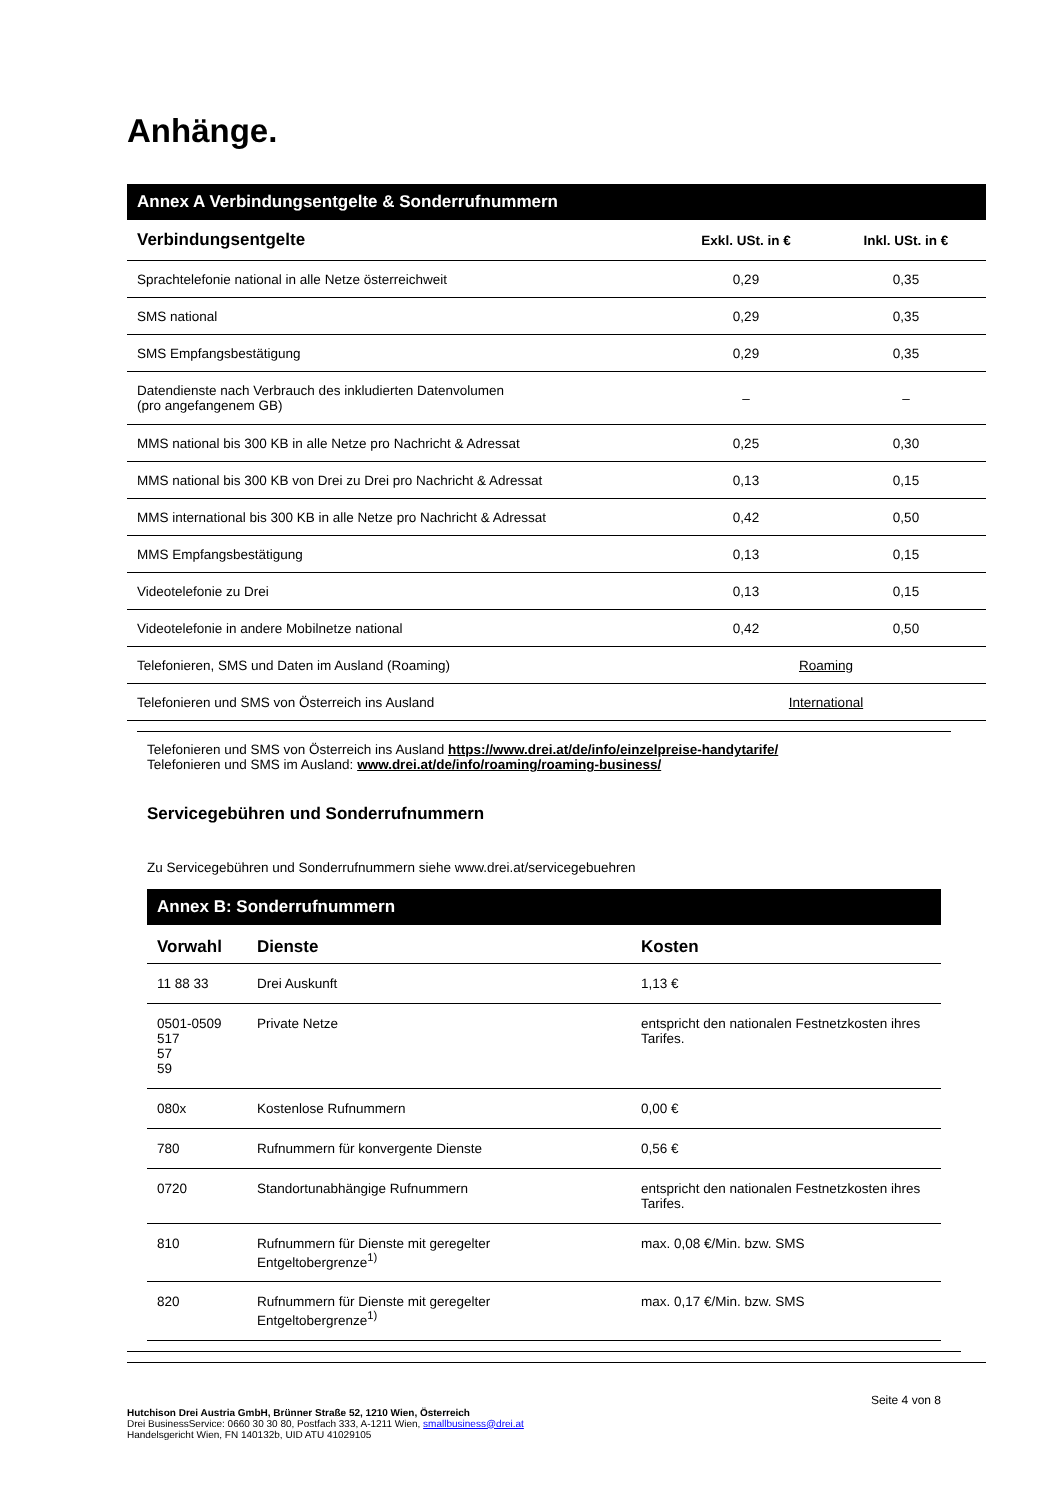Anhänge.
Annex A Verbindungsentgelte & Sonderrufnummern
| Verbindungsentgelte | Exkl. USt. in € | Inkl. USt. in € |
| --- | --- | --- |
| Sprachtelefonie national in alle Netze österreichweit | 0,29 | 0,35 |
| SMS national | 0,29 | 0,35 |
| SMS Empfangsbestätigung | 0,29 | 0,35 |
| Datendienste nach Verbrauch des inkludierten Datenvolumen (pro angefangenem GB) | – | – |
| MMS national bis 300 KB in alle Netze pro Nachricht & Adressat | 0,25 | 0,30 |
| MMS national bis 300 KB von Drei zu Drei pro Nachricht & Adressat | 0,13 | 0,15 |
| MMS international bis 300 KB in alle Netze pro Nachricht & Adressat | 0,42 | 0,50 |
| MMS Empfangsbestätigung | 0,13 | 0,15 |
| Videotelefonie zu Drei | 0,13 | 0,15 |
| Videotelefonie in andere Mobilnetze national | 0,42 | 0,50 |
| Telefonieren, SMS und Daten im Ausland (Roaming) | Roaming | |
| Telefonieren und SMS von Österreich ins Ausland | International | |
Telefonieren und SMS von Österreich ins Ausland https://www.drei.at/de/info/einzelpreise-handytarife/
Telefonieren und SMS im Ausland: www.drei.at/de/info/roaming/roaming-business/
Servicegebühren und Sonderrufnummern
Zu Servicegebühren und Sonderrufnummern siehe www.drei.at/servicegebuehren
Annex B: Sonderrufnummern
| Vorwahl | Dienste | Kosten |
| --- | --- | --- |
| 11 88 33 | Drei Auskunft | 1,13 € |
| 0501-0509 517 57 59 | Private Netze | entspricht den nationalen Festnetzkosten ihres Tarifes. |
| 080x | Kostenlose Rufnummern | 0,00 € |
| 780 | Rufnummern für konvergente Dienste | 0,56 € |
| 0720 | Standortunabhängige Rufnummern | entspricht den nationalen Festnetzkosten ihres Tarifes. |
| 810 | Rufnummern für Dienste mit geregelter Entgeltobergrenze<sup>1)</sup> | max. 0,08 €/Min. bzw. SMS |
| 820 | Rufnummern für Dienste mit geregelter Entgeltobergrenze<sup>1)</sup> | max. 0,17 €/Min. bzw. SMS |
Seite 4 von 8
Hutchison Drei Austria GmbH, Brünner Straße 52, 1210 Wien, Österreich
Drei BusinessService: 0660 30 30 80, Postfach 333, A-1211 Wien, smallbusiness@drei.at
Handelsgericht Wien, FN 140132b, UID ATU 41029105